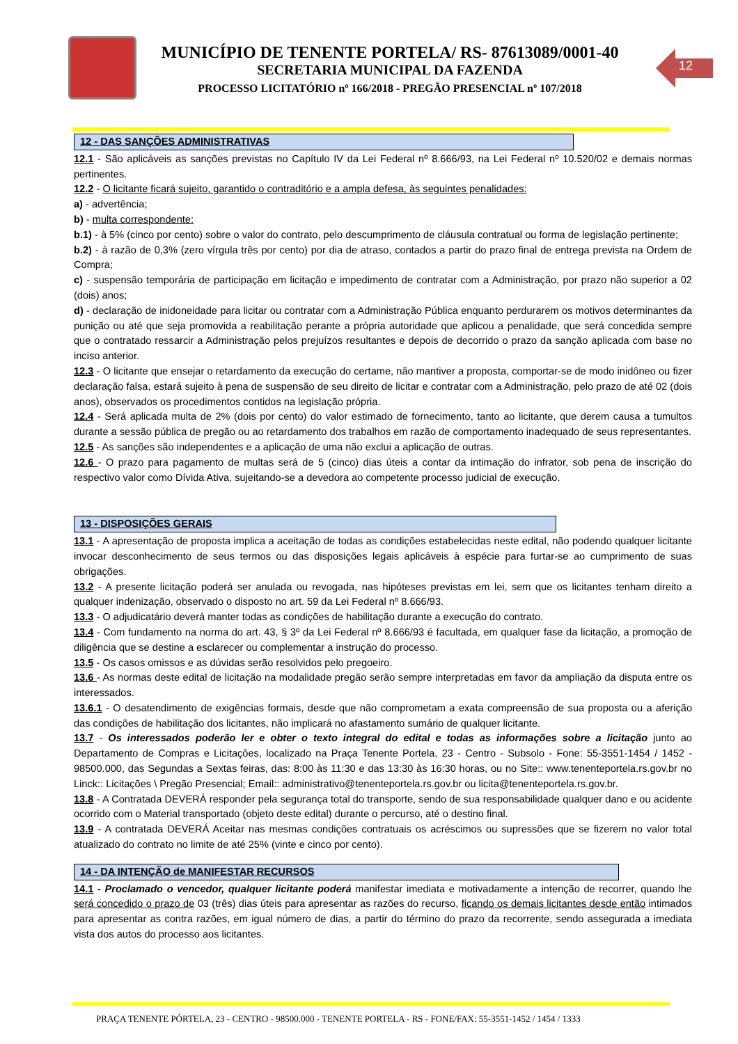MUNICÍPIO DE TENENTE PORTELA/ RS- 87613089/0001-40
SECRETARIA MUNICIPAL DA FAZENDA
PROCESSO LICITATÓRIO nº 166/2018 - PREGÃO PRESENCIAL nº 107/2018
12
12 - DAS SANÇÕES ADMINISTRATIVAS
12.1 - São aplicáveis as sanções previstas no Capítulo IV da Lei Federal nº 8.666/93, na Lei Federal nº 10.520/02 e demais normas pertinentes.
12.2 - O licitante ficará sujeito, garantido o contraditório e a ampla defesa, às seguintes penalidades:
a) - advertência;
b) - multa correspondente:
b.1) - à 5% (cinco por cento) sobre o valor do contrato, pelo descumprimento de cláusula contratual ou forma de legislação pertinente;
b.2) - à razão de 0,3% (zero vírgula três por cento) por dia de atraso, contados a partir do prazo final de entrega prevista na Ordem de Compra;
c) - suspensão temporária de participação em licitação e impedimento de contratar com a Administração, por prazo não superior a 02 (dois) anos;
d) - declaração de inidoneidade para licitar ou contratar com a Administração Pública enquanto perdurarem os motivos determinantes da punição ou até que seja promovida a reabilitação perante a própria autoridade que aplicou a penalidade, que será concedida sempre que o contratado ressarcir a Administração pelos prejuízos resultantes e depois de decorrido o prazo da sanção aplicada com base no inciso anterior.
12.3 - O licitante que ensejar o retardamento da execução do certame, não mantiver a proposta, comportar-se de modo inidôneo ou fizer declaração falsa, estará sujeito à pena de suspensão de seu direito de licitar e contratar com a Administração, pelo prazo de até 02 (dois anos), observados os procedimentos contidos na legislação própria.
12.4 - Será aplicada multa de 2% (dois por cento) do valor estimado de fornecimento, tanto ao licitante, que derem causa a tumultos durante a sessão pública de pregão ou ao retardamento dos trabalhos em razão de comportamento inadequado de seus representantes.
12.5 - As sanções são independentes e a aplicação de uma não exclui a aplicação de outras.
12.6 - O prazo para pagamento de multas será de 5 (cinco) dias úteis a contar da intimação do infrator, sob pena de inscrição do respectivo valor como Dívida Ativa, sujeitando-se a devedora ao competente processo judicial de execução.
13 - DISPOSIÇÕES GERAIS
13.1 - A apresentação de proposta implica a aceitação de todas as condições estabelecidas neste edital, não podendo qualquer licitante invocar desconhecimento de seus termos ou das disposições legais aplicáveis à espécie para furtar-se ao cumprimento de suas obrigações.
13.2 - A presente licitação poderá ser anulada ou revogada, nas hipóteses previstas em lei, sem que os licitantes tenham direito a qualquer indenização, observado o disposto no art. 59 da Lei Federal nº 8.666/93.
13.3 - O adjudicatário deverá manter todas as condições de habilitação durante a execução do contrato.
13.4 - Com fundamento na norma do art. 43, § 3º da Lei Federal nº 8.666/93 é facultada, em qualquer fase da licitação, a promoção de diligência que se destine a esclarecer ou complementar a instrução do processo.
13.5 - Os casos omissos e as dúvidas serão resolvidos pelo pregoeiro.
13.6 - As normas deste edital de licitação na modalidade pregão serão sempre interpretadas em favor da ampliação da disputa entre os interessados.
13.6.1 - O desatendimento de exigências formais, desde que não comprometam a exata compreensão de sua proposta ou a aferição das condições de habilitação dos licitantes, não implicará no afastamento sumário de qualquer licitante.
13.7 - Os interessados poderão ler e obter o texto integral do edital e todas as informações sobre a licitação junto ao Departamento de Compras e Licitações, localizado na Praça Tenente Portela, 23 - Centro - Subsolo - Fone: 55-3551-1454 / 1452 - 98500.000, das Segundas a Sextas feiras, das: 8:00 às 11:30 e das 13:30 às 16:30 horas, ou no Site:: www.tenenteportela.rs.gov.br no Linck:: Licitações \ Pregão Presencial; Email:: administrativo@tenenteportela.rs.gov.br ou licita@tenenteportela.rs.gov.br.
13.8 - A Contratada DEVERÁ responder pela segurança total do transporte, sendo de sua responsabilidade qualquer dano e ou acidente ocorrido com o Material transportado (objeto deste edital) durante o percurso, até o destino final.
13.9 - A contratada DEVERÁ Aceitar nas mesmas condições contratuais os acréscimos ou supressões que se fizerem no valor total atualizado do contrato no limite de até 25% (vinte e cinco por cento).
14 - DA INTENÇÃO de MANIFESTAR RECURSOS
14.1 - Proclamado o vencedor, qualquer licitante poderá manifestar imediata e motivadamente a intenção de recorrer, quando lhe será concedido o prazo de 03 (três) dias úteis para apresentar as razões do recurso, ficando os demais licitantes desde então intimados para apresentar as contra razões, em igual número de dias, a partir do término do prazo da recorrente, sendo assegurada a imediata vista dos autos do processo aos licitantes.
PRAÇA TENENTE PÓRTELA, 23 - CENTRO - 98500.000 - TENENTE PORTELA - RS - FONE/FAX: 55-3551-1452 / 1454 / 1333